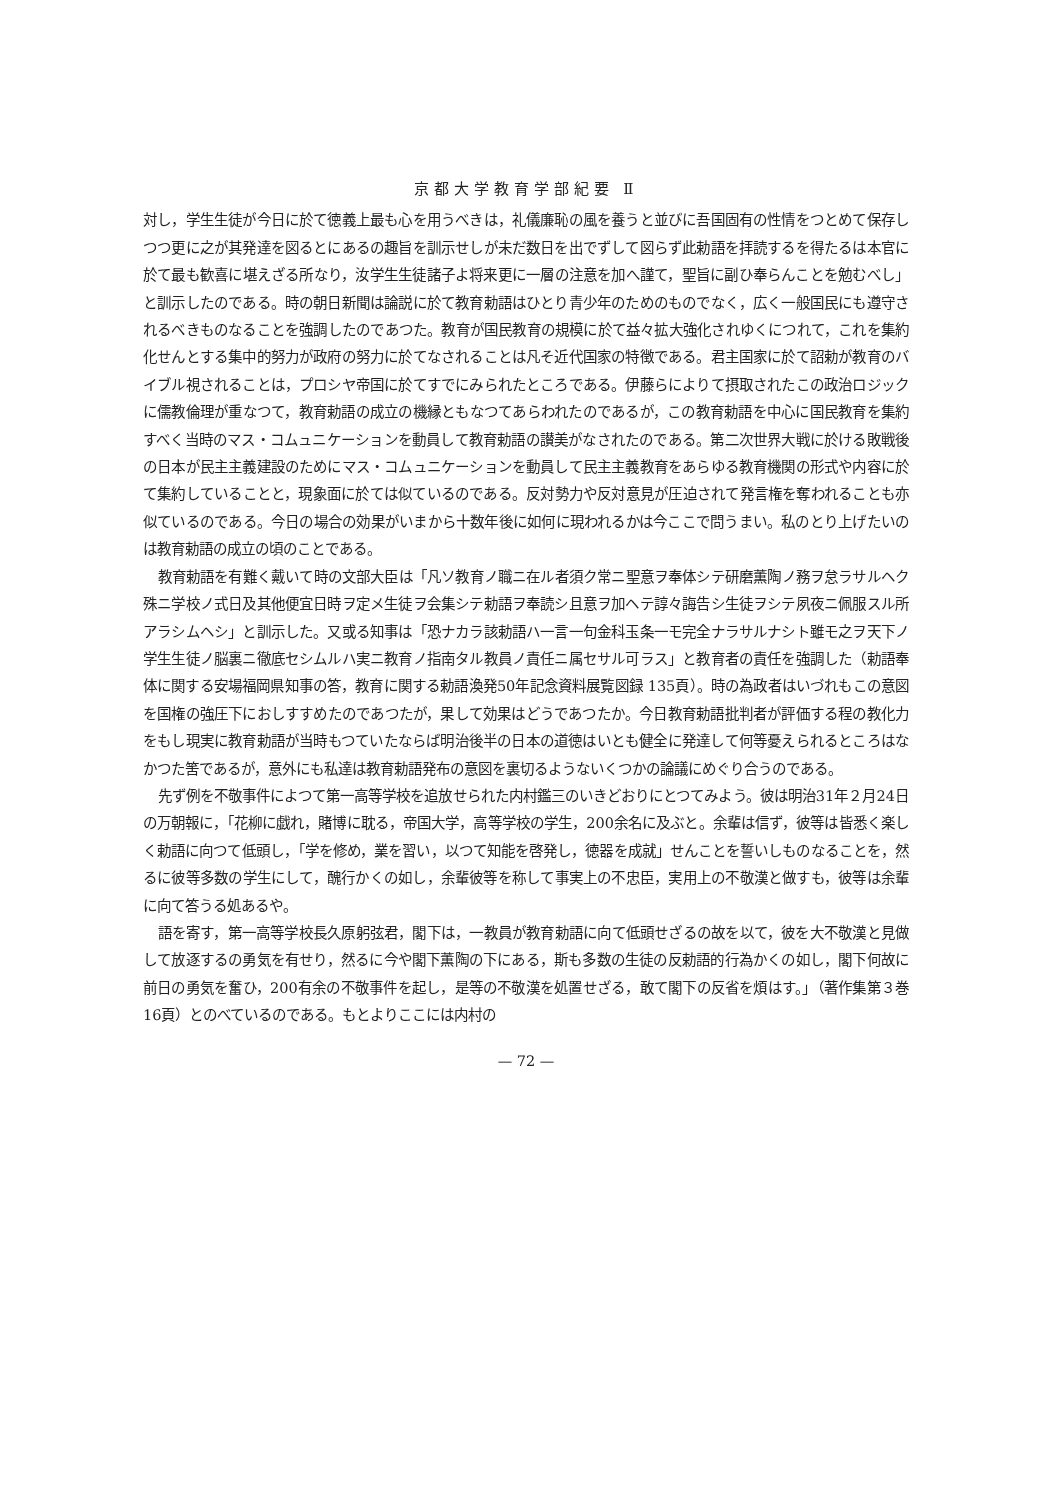京都大学教育学部紀要 Ⅱ
対し，学生生徒が今日に於て徳義上最も心を用うべきは，礼儀廉恥の風を養うと並びに吾国固有の性情をつとめて保存しつつ更に之が其発達を図るとにあるの趣旨を訓示せしが未だ数日を出でずして図らず此勅語を拝読するを得たるは本官に於て最も歓喜に堪えざる所なり，汝学生生徒諸子よ将来更に一層の注意を加へ謹て，聖旨に副ひ奉らんことを勉むべし」と訓示したのである。時の朝日新聞は論説に於て教育勅語はひとり青少年のためのものでなく，広く一般国民にも遵守されるべきものなることを強調したのであつた。教育が国民教育の規模に於て益々拡大強化されゆくにつれて，これを集約化せんとする集中的努力が政府の努力に於てなされることは凡そ近代国家の特徴である。君主国家に於て詔勅が教育のバイブル視されることは，プロシヤ帝国に於てすでにみられたところである。伊藤らによりて摂取されたこの政治ロジックに儒教倫理が重なつて，教育勅語の成立の機縁ともなつてあらわれたのであるが，この教育勅語を中心に国民教育を集約すべく当時のマス・コムュニケーションを動員して教育勅語の讃美がなされたのである。第二次世界大戦に於ける敗戦後の日本が民主主義建設のためにマス・コムュニケーションを動員して民主主義教育をあらゆる教育機関の形式や内容に於て集約していることと，現象面に於ては似ているのである。反対勢力や反対意見が圧迫されて発言権を奪われることも亦似ているのである。今日の場合の効果がいまから十数年後に如何に現われるかは今ここで問うまい。私のとり上げたいのは教育勅語の成立の頃のことである。
教育勅語を有難く戴いて時の文部大臣は「凡ソ教育ノ職ニ在ル者須ク常ニ聖意ヲ奉体シテ研磨薫陶ノ務ヲ怠ラサルヘク殊ニ学校ノ式日及其他便宜日時ヲ定メ生徒ヲ会集シテ勅語ヲ奉読シ且意ヲ加ヘテ諄々誨告シ生徒ヲシテ夙夜ニ佩服スル所アラシムヘシ」と訓示した。又或る知事は「恐ナカラ該勅語ハ一言一句金科玉条一モ完全ナラサルナシト雖モ之ヲ天下ノ学生生徒ノ脳裏ニ徹底セシムルハ実ニ教育ノ指南タル教員ノ責任ニ属セサル可ラス」と教育者の責任を強調した（勅語奉体に関する安場福岡県知事の答，教育に関する勅語渙発50年記念資料展覧図録 135頁）。時の為政者はいづれもこの意図を国権の強圧下におしすすめたのであつたが，果して効果はどうであつたか。今日教育勅語批判者が評価する程の教化力をもし現実に教育勅語が当時もつていたならば明治後半の日本の道徳はいとも健全に発達して何等憂えられるところはなかつた筈であるが，意外にも私達は教育勅語発布の意図を裏切るようないくつかの論議にめぐり合うのである。
先ず例を不敬事件によつて第一高等学校を追放せられた内村鑑三のいきどおりにとつてみよう。彼は明治31年２月24日の万朝報に，「花柳に戯れ，賭博に耽る，帝国大学，高等学校の学生，200余名に及ぶと。余輩は信ず，彼等は皆悉く楽しく勅語に向つて低頭し，「学を修め，業を習い，以つて知能を啓発し，徳器を成就」せんことを誓いしものなることを，然るに彼等多数の学生にして，醜行かくの如し，余輩彼等を称して事実上の不忠臣，実用上の不敬漢と做すも，彼等は余輩に向て答うる処あるや。
語を寄す，第一高等学校長久原躬弦君，閣下は，一教員が教育勅語に向て低頭せざるの故を以て，彼を大不敬漢と見做して放逐するの勇気を有せり，然るに今や閣下薫陶の下にある，斯も多数の生徒の反勅語的行為かくの如し，閣下何故に前日の勇気を奮ひ，200有余の不敬事件を起し，是等の不敬漢を処置せざる，敢て閣下の反省を煩はす。」（著作集第３巻 16頁）とのべているのである。もとよりここには内村の
— 72 —